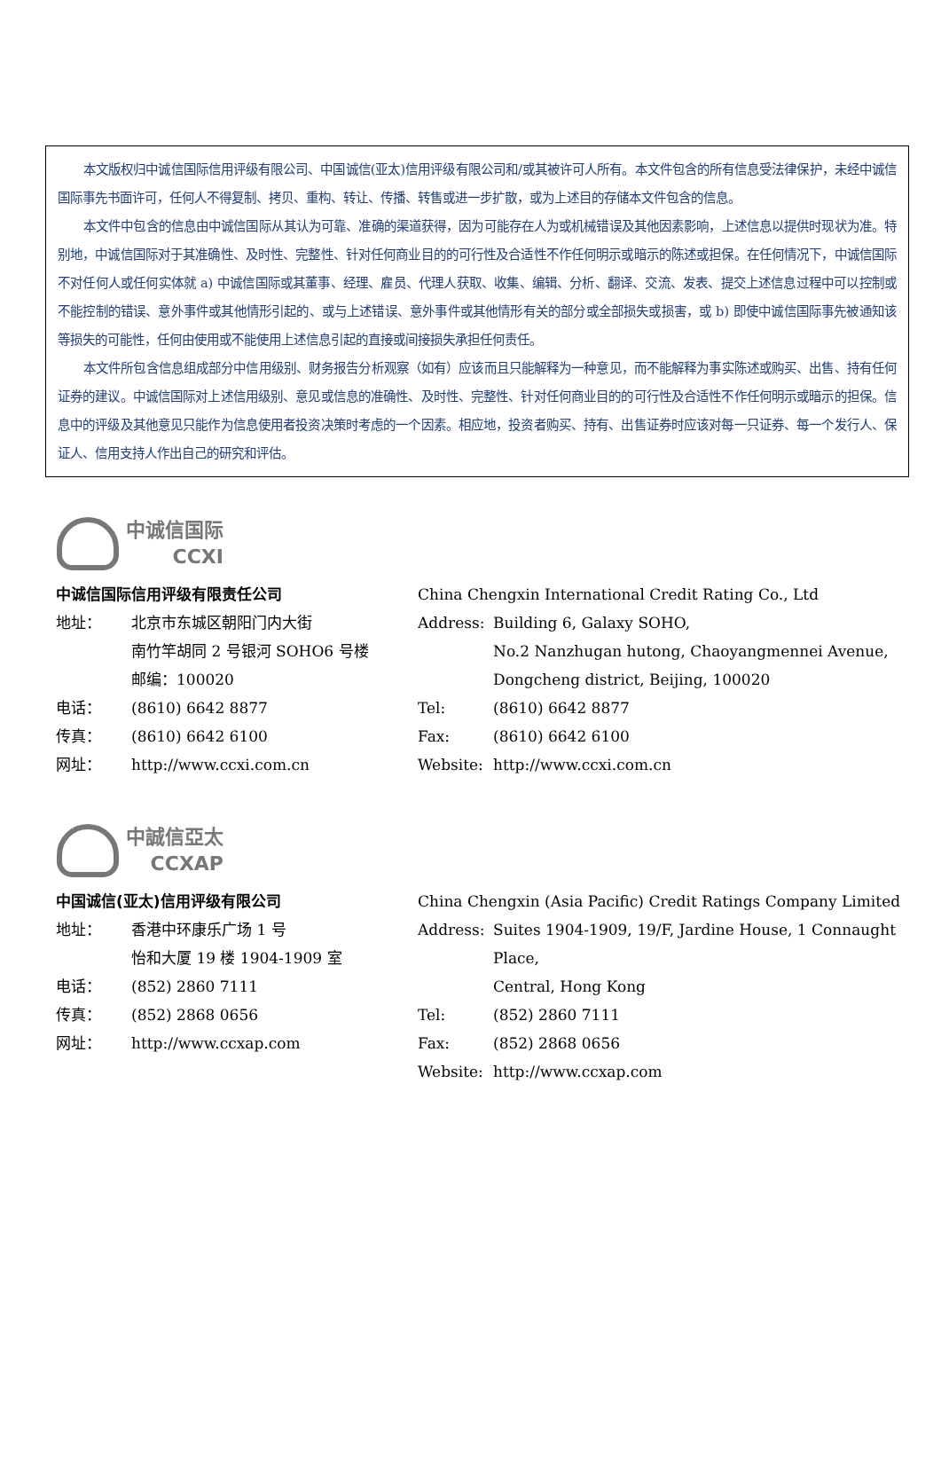本文版权归中诚信国际信用评级有限公司、中国诚信(亚太)信用评级有限公司和/或其被许可人所有。本文件包含的所有信息受法律保护，未经中诚信国际事先书面许可，任何人不得复制、拷贝、重构、转让、传播、转售或进一步扩散，或为上述目的存储本文件包含的信息。
本文件中包含的信息由中诚信国际从其认为可靠、准确的渠道获得，因为可能存在人为或机械错误及其他因素影响，上述信息以提供时现状为准。特别地，中诚信国际对于其准确性、及时性、完整性、针对任何商业目的的可行性及合适性不作任何明示或暗示的陈述或担保。在任何情况下，中诚信国际不对任何人或任何实体就 a) 中诚信国际或其董事、经理、雇员、代理人获取、收集、编辑、分析、翻译、交流、发表、提交上述信息过程中可以控制或不能控制的错误、意外事件或其他情形引起的、或与上述错误、意外事件或其他情形有关的部分或全部损失或损害，或 b) 即使中诚信国际事先被通知该等损失的可能性，任何由使用或不能使用上述信息引起的直接或间接损失承担任何责任。
本文件所包含信息组成部分中信用级别、财务报告分析观察（如有）应该而且只能解释为一种意见，而不能解释为事实陈述或购买、出售、持有任何证券的建议。中诚信国际对上述信用级别、意见或信息的准确性、及时性、完整性、针对任何商业目的的可行性及合适性不作任何明示或暗示的担保。信息中的评级及其他意见只能作为信息使用者投资决策时考虑的一个因素。相应地，投资者购买、持有、出售证券时应该对每一只证券、每一个发行人、保证人、信用支持人作出自己的研究和评估。
中诚信国际
CCXI
中诚信国际信用评级有限责任公司
地址： 北京市东城区朝阳门内大街
南竹竿胡同 2 号银河 SOHO6 号楼
邮编：100020
电话： (8610) 6642 8877
传真： (8610) 6642 6100
网址： http://www.ccxi.com.cn
China Chengxin International Credit Rating Co., Ltd
Address: Building 6, Galaxy SOHO,
No.2 Nanzhugan hutong, Chaoyangmennei Avenue,
Dongcheng district, Beijing, 100020
Tel: (8610) 6642 8877
Fax: (8610) 6642 6100
Website: http://www.ccxi.com.cn
中誠信亞太
CCXAP
中国诚信(亚太)信用评级有限公司
地址： 香港中环康乐广场 1 号
怡和大厦 19 楼 1904-1909 室
电话： (852) 2860 7111
传真： (852) 2868 0656
网址： http://www.ccxap.com
China Chengxin (Asia Pacific) Credit Ratings Company Limited
Address: Suites 1904-1909, 19/F, Jardine House, 1 Connaught Place,
Central, Hong Kong
Tel: (852) 2860 7111
Fax: (852) 2868 0656
Website: http://www.ccxap.com